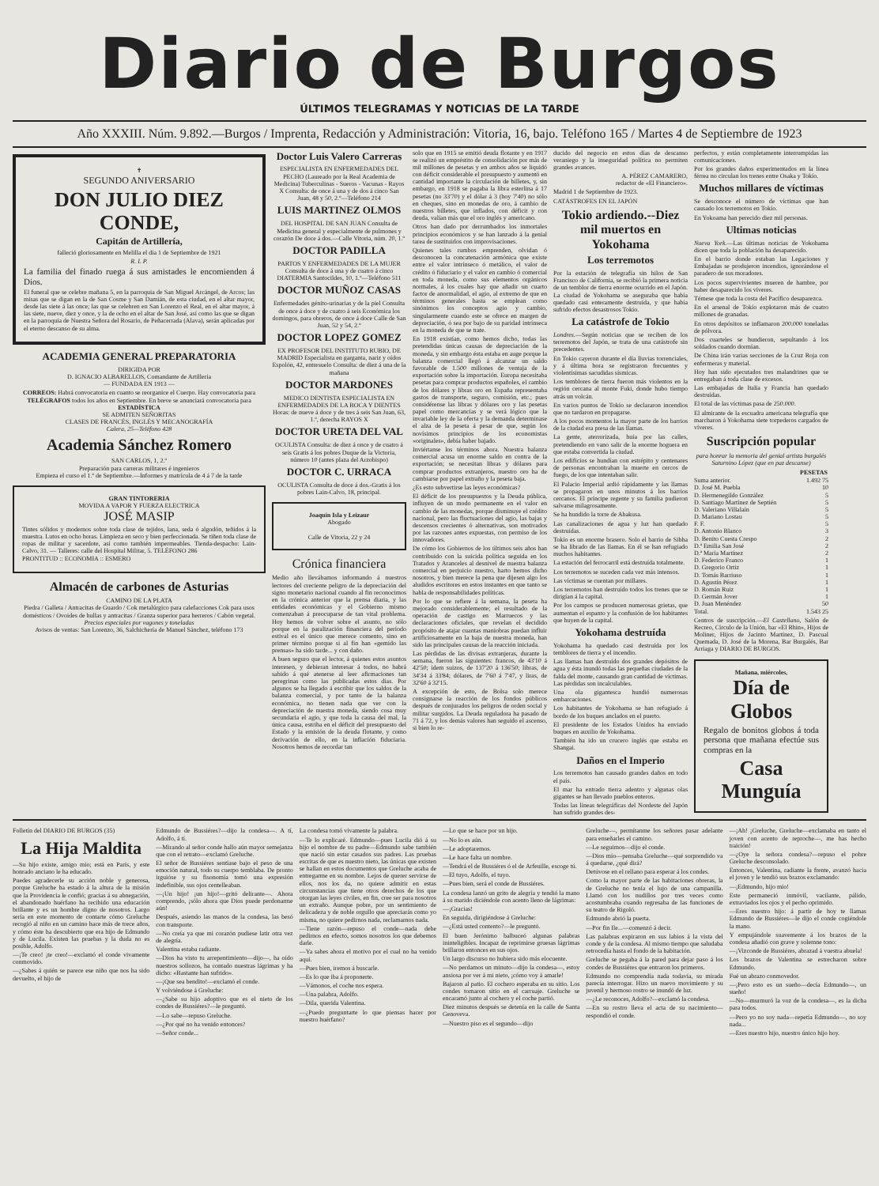Diario de Burgos
ÚLTIMOS TELEGRAMAS Y NOTICIAS DE LA TARDE
Año XXXIII. Núm. 9.892.—Burgos / Imprenta, Redacción y Administración: Vitoria, 16, bajo. Teléfono 165 / Martes 4 de Septiembre de 1923
✝
SEGUNDO ANIVERSARIO
DON JULIO DIEZ CONDE,
Capitán de Artillería,
falleció gloriosamente en Melilla el día 1 de Septiembre de 1921
R. I. P.
La familia del finado ruega á sus amistades le encomienden á Dios.
El funeral que se celebre mañana 5, en la parroquia de San Miguel Arcángel, de Arcos; las misas que se digan en la de San Cosme y San Damián, de esta ciudad, en el altar mayor, desde las siete á las once; las que se celebren en San Lorenzo el Real, en el altar mayor, á las siete, nueve, diez y once, y la de ocho en el altar de San José, así como las que se digan en la parroquia de Nuestra Señora del Rosario, de Peñacerrada (Alava), serán aplicadas por el eterno descanso de su alma.
ACADEMIA GENERAL PREPARATORIA
DIRIGIDA POR
D. IGNACIO ALBARELLOS, Comandante de Artillería
— FUNDADA EN 1913 —
CORREOS: Habrá convocatoria en cuanto se reorganice el Cuerpo. Hay convocatoria para TELÉGRAFOS todos los años en Septiembre. En breve se anunciará convocatoria para ESTADÍSTICA
SE ADMITEN SEÑORITAS
CLASES DE FRANCÉS, INGLÉS Y MECANOGRAFÍA
Calera, 25—Teléfono 428
Academia Sánchez Romero
SAN CARLOS, 1, 2.º
Preparación para carreras militares é ingenieros
Empieza el curso el 1.º de Septiembre.—Informes y matrícula de 4 á 7 de la tarde
GRAN TINTORERIA
MOVIDA A VAPOR Y FUERZA ELECTRICA
JOSÉ MASIP
Tintes sólidos y modernos sobre toda clase de tejidos, lana, seda ó algodón, teñidos á la muestra. Lutos en ocho horas. Limpieza en seco y bien perfeccionada. Se tiñen toda clase de ropas de militar y sacerdote, así como también impermeables. Tienda-despacho: Lain-Calvo, 31. — Talleres: calle del Hospital Militar, 5. TELÉFONO 286
PRONTITUD :: ECONOMIA :: ESMERO
Almacén de carbones de Asturias
CAMINO DE LA PLATA
Piedra / Galleta / Antracitas de Guardo / Cok metalúrgico para calefacciones Cok para usos domésticos / Ovoides de hullas y antracitas / Granza superior para herreros / Cabón vegetal.
Precios especiales por vagones y toneladas
Avisos de ventas: San Lorenzo, 36, Salchichería de Manuel Sánchez, teléfono 173
Doctor Luis Valero Carreras
ESPECIALISTA EN ENFERMEDADES DEL PECHO (Laureado por la Real Academia de Medicina) Tuberculinas - Sueros - Vacunas - Rayos X Consulta: de once á una y de dos á cinco San Juan, 48 y 50, 2.º—Teléfono 214
LUIS MARTINEZ OLMOS
DEL HOSPITAL DE SAN JUAN Consulta de Medicina general y especialmente de pulmones y corazón De doce á dos.—Calle Vitoria, núm. 20, 1.º
DOCTOR PADILLA
PARTOS Y ENFERMEDADES DE LA MUJER Consulta de doce á una y de cuatro á cinco DIATERMIA Santocildes, 10, 1.º—Teléfono 511
DOCTOR MUÑOZ CASAS
Enfermedades génito-urinarias y de la piel Consulta de once á doce y de cuatro á seis Económica los domingos, para obreros, de once á doce Calle de San Juan, 52 y 54, 2.º
DOCTOR LOPEZ GOMEZ
EX PROFESOR DEL INSTITUTO RUBIO, DE MADRID Especialista en garganta, nariz y oídos Espolón, 42, entresuelo Consulta: de diez á una de la mañana
DOCTOR MARDONES
MEDICO DENTISTA ESPECIALISTA EN ENFERMEDADES DE LA BOCA Y DIENTES Horas: de nueve á doce y de tres á seis San Juan, 63, 1.º, derecha RAYOS X
DOCTOR URETA DEL VAL
OCULISTA Consulta: de diez á once y de cuatro á seis Gratis á los pobres Duque de la Victoria, número 10 (antes plaza del Arzobispo)
DOCTOR C. URRACA
OCULISTA Consulta de doce á dos.-Gratis á los pobres Lain-Calvo, 18, principal.
Joaquín Isla y Leizaur
Abogado
Calle de Vitoria, 22 y 24
Crónica financiera
Medio año llevábamos informando á nuestros lectores del creciente peligro de la depreciación del signo monetario nacional cuando al fin reconocimos en la crónica anterior que la prensa diaria, y las entidades económicas y el Gobierno mismo comenzaban á preocuparse de tan vital problema. Hoy hemos de volver sobre el asunto, no sólo porque en la paralización financiera del período estival es el único que merece comento, sino en primer término porque si al fin han «gemido las prensas» ha sido tarde... y con daño.
A buen seguro que el lector, á quienes estos asuntos interesen, y debieran interesar á todos, no habrá sabido á qué atenerse al leer afirmaciones tan peregrinas como las publicadas estos días. Por algunos se ha llegado á escribir que los saldos de la balanza comercial, y por tanto de la balanza económica, no tienen nada que ver con la depreciación de nuestra moneda, siendo cosa muy secundaria el agio, y que toda la causa del mal, la única causa, estriba en el déficit del presupuesto del Estado y la emisión de la deuda flotante, y como derivación de ello, en la inflación fiduciaria. Nosotros hemos de recordar tan
solo que en 1915 se emitió deuda flotante y en 1917 se realizó un empréstito de consolidación por más de mil millones de pesetas y en ambos años se liquidó con déficit considerable el presupuesto y aumentó en cantidad importante la circulación de billetes, y, sin embargo, en 1918 se pagaba la libra esterlina á 17 pesetas (no 33'70) y el dólar á 3 (hoy 7'40) no sólo en cheques, sino en monedas de oro, á cambio de nuestros billetes, que inflados, con déficit y con deuda, valían más que el oro inglés y americano.
Otros han dado por derrumbados los inmortales principios económicos y se han lanzado á la genial tarea de sustituirlos con improvisaciones.
Quienes tales rumbos emprenden, olvidan ó desconocen la concatenación armónica que existe entre el valor intrínseco ó metálico, el valor de crédito ó fiduciario y el valor en cambio ó comercial en toda moneda, como sus elementos orgánicos normales, á los cuales hay que añadir un cuarto factor de anormalidad, el agio, al extremo de que en términos generales hasta se emplean como sinónimos los conceptos agio y cambio, singularmente cuando este se ofrece en margen de depreciación, ó sea por bajo de su paridad intrínseca en la moneda de que se trate.
En 1918 existían, como hemos dicho, todas las pretendidas únicas causas de depreciación de la moneda, y sin embargo ésta estaba en auge porque la balanza comercial llegó á alcanzar un saldo favorable de 1.500 millones de ventaja de la exportación sobre la importación. Europa necesitaba pesetas para comprar productos españoles, el cambio de los dólares y libras oro en España representaba gastos de transporte, seguro, comisión, etc.; pues considérense las libras y dólares oro y las pesetas papel como mercancías y se verá lógico que la invariable ley de la oferta y la demanda determinase el alza de la peseta á pesar de que, según los novísimos principios de los economistas «originales», debía haber bajado.
Inviértanse los términos ahora. Nuestra balanza comercial acusa un enorme saldo en contra de la exportación; se necesitan libras y dólares para comprar productos extranjeros, nuestro oro ha de cambiarse por papel extraño y la peseta baja.
¿Es esto subvertirse las leyes económicas?
El déficit de los presupuestos y la Deuda pública, influyen de un modo permanente en el valor en cambio de las monedas, porque disminuye el crédito nacional, pero las fluctuaciones del agio, las bajas y descensos crecientes ó alternativas, son motivados por las razones antes expuestas, con permiso de los innovadores.
De cómo los Gobiernos de los últimos seis años han contribuido con la suicida política seguida en los Tratados y Aranceles al desnivel de nuestra balanza comercial en perjuicio nuestro, harto hemos dicho nosotros, y bien merece la pena que dijesen algo los aludidos escritores en estos instantes en que tanto se habla de responsabilidades políticas.
Por lo que se refiere á la semana, la peseta ha mejorado considerablemente; el resultado de la operación de castigo en Marruecos y las declaraciones oficiales, que revelan el decidido propósito de atajar cuantas maniobras puedan influir artificiosamente en la baja de nuestra moneda, han sido las principales causas de la reacción iniciada.
Las pérdidas de las divisas extranjeras, durante la semana, fueron las siguientes: francos, de 43'10 á 42'50; ídem suizos, de 137'20 á 136'50; libras, de 34'34 á 33'84; dólares, de 7'60 á 7'47, y liras, de 32'60 á 32'15.
A excepción de esto, de Bolsa solo merece consignarse la reacción de los fondos públicos después de conjurados los peligros de orden social y militar surgidos. La Deuda reguladora ha pasado de 71 á 72, y los demás valores han seguido el ascenso, si bien lo re-
ducido del negocio en estos días de descanso veraniego y la inseguridad política no permiten grandes avances.
A. PÉREZ CAMARERO,
redactor de «El Financiero».
Madrid 1 de Septiembre de 1923.
CATÁSTROFES EN EL JAPÓN
Tokio ardiendo.--Diez mil muertos en Yokohama
Los terremotos
Por la estación de telegrafía sin hilos de San Francisco de California, se recibió la primera noticia de un temblor de tierra enorme ocurrido en el Japón. La ciudad de Yokohama se aseguraba que había quedado casi enteramente destruída, y que había sufrido efectos desastrosos Tokío.
La catástrofe de Tokio
Londres.—Según noticias que se reciben de los terremotos del Japón, se trata de una catástrofe sin precedentes.
En Tokío cayeron durante el día lluvias torrenciales, y á última hora se registraron frecuentes y violentísimas sacudidas sísmicas.
Los temblores de tierra fueron más violentos en la región cercana al monte Fuki, donde hubo tiempo atrás un volcán.
En varios puntos de Tokío se declararon incendios que no tardaron en propagarse.
A los pocos momentos la mayor parte de los barrios de la ciudad era presa de las llamas.
La gente, aterrorizada, huía por las calles, pretendiendo en vano salir de la enorme hoguera en que estaba convertida la ciudad.
Los edificios se hundían con estrépito y centenares de personas encontraban la muerte en cercos de fuego, de los que intentaban salir.
El Palacio Imperial ardió rápidamente y las llamas se propagaron en unos minutos á los barrios cercanos. El príncipe regente y su familia pudieron salvarse milagrosamente.
Se ha hundido la torre de Abakusa.
Las canalizaciones de agua y luz han quedado destruídas.
Tokío es un enorme brasero. Solo el barrio de Sibha se ha librado de las llamas. En él se han refugiado muchos habitantes.
La estación del ferrocarril está destruída totalmente.
Los terremotos se suceden cada vez más intensos.
Las víctimas se cuentan por millares.
Los terremotos han destruído todos los trenes que se dirigían á la capital.
Por los campos se producen numerosas grietas, que aumentan el espanto y la confusión de los habitantes que huyen de la capital.
Yokohama destruída
Yokohama ha quedado casi destruída por los temblores de tierra y el incendio.
Las llamas han destruído dos grandes depósitos de agua y ésta inundó todas las pequeñas ciudades de la falda del monte, causando gran cantidad de víctimas. Las pérdidas son incalculables.
Una ola gigantesca hundió numerosas embarcaciones.
Los habitantes de Yokohama se han refugiado á bordo de los buques anclados en el puerto.
El presidente de los Estados Unidos ha enviado buques en auxilio de Yokohama.
También ha ido un crucero inglés que estaba en Shangai.
Daños en el Imperio
Los terremotos han causado grandes daños en todo el país.
El mar ha entrado tierra adentro y algunas olas gigantes se han llevado pueblos enteros.
Todas las líneas telegráficas del Nordeste del Japón han sufrido grandes des-
perfectos, y están completamente interrumpidas las comunicaciones.
Por los grandes daños experimentados en la línea férrea no circulan los trenes entre Osaka y Tokío.
Muchos millares de víctimas
Se desconoce el número de víctimas que han causado los terremotos en Tokío.
En Yokoama han perecido diez mil personas.
Ultimas noticias
Nueva York.—Las últimas noticias de Yokohama dicen que toda la población ha desaparecido.
En el barrio donde estaban las Legaciones y Embajadas se produjeron incendios, ignorándose el paradero de sus moradores.
Los pocos supervivientes mueren de hambre, por haber desaparecido los víveres.
Témese que toda la costa del Pacífico desaparezca.
En el arsenal de Tokío explotaron más de cuatro millones de granadas.
En otros depósitos se inflamaron 200.000 toneladas de pólvora.
Dos cuarteles se hundieron, sepultando á los soldados cuando dormían.
De China irán varias secciones de la Cruz Roja con enfermeras y material.
Hoy han sido ejecutados tres malandrines que se entregaban á toda clase de excesos.
Las embajadas de Italia y Francia han quedado destruídas.
El total de las víctimas pasa de 250.000.
El almirante de la escuadra americana telegrafía que marcharon á Yokohama siete torpederos cargados de víveres.
Suscripción popular
para honrar la memoria del genial artista burgalés Saturnino López (que en paz descanse)
| | PESETAS |
| --- | --- |
| Suma anterior. | 1.492 75 |
| D. José M. Puebla | 10 |
| D. Hermenegildo González | 5 |
| D. Santiago Martínez de Septién | 5 |
| D. Valeriano Villalaín | 5 |
| D. Mariano Lostau | 5 |
| F. F. | 5 |
| D. Antonio Blanco | 3 |
| D. Benito Cuesta Crespo | 2 |
| D.ª Emilia San José | 2 |
| D.ª María Martínez | 2 |
| D. Federico Franco | 1 |
| D. Gregorio Ortiz | 1 |
| D. Tomás Barriuso | 1 |
| D. Agustín Pérez | 1 |
| D. Román Ruiz | 1 |
| D. Germán Jover | 1 |
| D. Juan Menéndez | 50 |
| Total. | 1.543 25 |
Centros de suscripción.—El Castellano, Salón de Recreo, Círculo de la Unión, bar «El Rhin», Hijos de Moliner, Hijos de Jacinto Martínez, D. Pascual Quemada, D. José de la Morena, Bar Burgalés, Bar Arriaga y DIARIO DE BURGOS.
Mañana, miércoles,
Día de Globos
Regalo de bonitos globos á toda persona que mañana efectúe sus compras en la
Casa Munguía
Folletín del DIARIO DE BURGOS (35)
La Hija Maldita
—Su hijo existe, amigo mío; está en París, y este honrado anciano le ha educado.
Puedes agradecerle su acción noble y generosa, porque Greluche ha estado á la altura de la misión que la Providencia le confió; gracias á su abnegación, el abandonado huérfano ha recibido una educación brillante y es un hombre digno de nosotros. Largo sería en este momento de contarte cómo Greluche recogió al niño en un camino hace más de trece años, y cómo éste ha descubierto que era hijo de Edmundo y de Lucila. Existen las pruebas y la duda no es posible, Adolfo.
—¡Te creo! ¡te creo!—exclamó el conde vivamente conmovido.
—¿Sabes á quién se parece ese niño que nos ha sido devuelto, el hijo de
Edmundo de Bussiéres?—dijo la condesa—. A tí, Adolfo, á tí.
—Mirando al señor conde hallo aún mayor semejanza que con el retrato—exclamó Greluche.
El señor de Bussiéres sentíase bajo el peso de una emoción natural, todo su cuerpo temblaba. De pronto irguióse y su fisonomía tomó una expresión indefinible, sus ojos centelleaban.
—¡Un hijo! ¡un hijo!—gritó delirante—. Ahora comprendo, ¡sólo ahora que Dios puede perdonarme aún!
Después, asiendo las manos de la condesa, las besó con transporte.
—No creía ya que mi corazón pudiese latir otra vez de alegría.
Valentina estaba radiante.
—Dios ha visto tu arrepentimiento—dijo—, ha oído nuestros sollozos, ha contado nuestras lágrimas y ha dicho: «Bastante han sufrido».
—¡Que sea bendito!—exclamó el conde.
Y volviéndose á Greluche:
—¿Sabe su hijo adoptivo que es el nieto de los condes de Bussiéres?—le preguntó.
—Lo sabe—repuso Greluche.
—¿Por qué no ha venido entonces?
—Señor conde...
La condesa tomó vivamente la palabra.
—Te lo explicaré. Edmundo—pues Lucila dió á su hijo el nombre de su padre—Edmundo sabe también que nació sin estar casados sus padres. Las pruebas escritas de que es nuestro nieto, las únicas que existen se hallan en estos documentos que Greluche acaba de entregarme en su nombre. Lejos de querer servirse de ellos, nos los da, no quiere admitir en estas circunstancias que tiene otros derechos de los que otorgan las leyes civiles, en fin, cree ser para nosotros un extraño. Aunque pobre, por un sentimiento de delicadeza y de noble orgullo que apreciarás como yo misma, no quiere pedirnos nada, reclamarnos nada.
—Tiene razón—repuso el conde—nada debe pedirnos en efecto, somos nosotros los que debemos darle.
—Ya sabes ahora el motivo por el cual no ha venido aquí.
—Pues bien, iremos á buscarle.
—Es lo que iba á proponerte.
—Vámonos, el coche nos espera.
—Una palabra, Adolfo.
—Dila, querida Valentina.
—¿Puedo preguntarte lo que piensas hacer por nuestro huérfano?
—Lo que se hace por un hijo.
—No lo es aún.
—Le adoptaremos.
—Le hace falta un nombre.
—Tendrá el de Bussiéres ó el de Arfeuille, escoge tú.
—El tuyo, Adolfo, el tuyo.
—Pues bien, será el conde de Bussiéres.
La condesa lanzó un grito de alegría y tendió la mano á su marido diciéndole con acento lleno de lágrimas:
—¡Gracias!
En seguida, dirigiéndose á Greluche:
—¿Está usted contento?—le preguntó.
El buen Jerónimo balbuceó algunas palabras ininteligibles. Incapaz de reprimirse gruesas lágrimas brillaron entonces en sus ojos.
Un largo discurso no hubiera sido más elocuente.
—No perdamos un minuto—dijo la condesa—, estoy ansiosa por ver á mi nieto, ¡cómo voy á amarle!
Bajaron al patio. El cochero esperaba en su sitio. Los condes tomaron sitio en el carruaje. Greluche se encaramó junto al cochero y el coche partió.
Diez minutos después se detenía en la calle de Santa Genoveva.
—Nuestro piso es el segundo—dijo
Greluche—, permítanme los señores pasar adelante para enseñarles el camino.
—Le seguimos—dijo el conde.
—Dios mío—pensaba Greluche—qué sorprendido va á quedarse, ¿qué dirá?
Detúvose en el rellano para esperar á los condes.
Como la mayor parte de las habitaciones obreras, la de Greluche no tenía el lujo de una campanilla. Llamó con los nudillos por tres veces como acostumbraba cuando regresaba de las funciones de su teatro de Rigoló.
Edmundo abrió la puerta.
—Por fin Ile...—comenzó á decir.
Las palabras expiraron en sus labios á la vista del conde y de la condesa. Al mismo tiempo que saludaba retrocedía hasta el fondo de la habitación.
Greluche se pegaba á la pared para dejar paso á los condes de Bussiéres que entraron los primeros.
Edmundo no comprendía nada todavía, su mirada parecía interrogar. Hizo un nuevo movimiento y su juvenil y hermoso rostro se inundó de luz.
—¿Le reconoces, Adolfo?—exclamó la condesa.
—En su rostro lleva el acta de su nacimiento—respondió el conde.
—¡Ah! ¡Greluche, Greluche—exclamaba en tanto el joven con acento de reproche—, me has hecho traición!
—¿Oye la señora condesa?—repuso el pobre Greluche desconsolado.
Entonces, Valentina, radiante la frente, avanzó hacia el joven y le tendió sus brazos exclamando:
—¡Edmundo, hijo mío!
Este permaneció inmóvil, vacilante, pálido, extraviados los ojos y el pecho oprimido.
—Eres nuestro hijo: á partir de hoy te llamas Edmundo de Bussiéres—le dijo el conde cogiéndole la mano.
Y empujándole suavemente á los brazos de la condesa añadió con grave y solemne tono:
—¡Vizconde de Bussiéres, abrazad á vuestra abuela!
Los brazos de Valentina se estrecharon sobre Edmundo.
Fué un abrazo conmovedor.
—¡Pero esto es un sueño—decía Edmundo—, un sueño!
—No—murmuró la voz de la condesa—, es la dicha para todos.
—Pero yo no soy nada—repetía Edmundo—, no soy nada...
—Eres nuestro hijo, nuestro único hijo hoy.